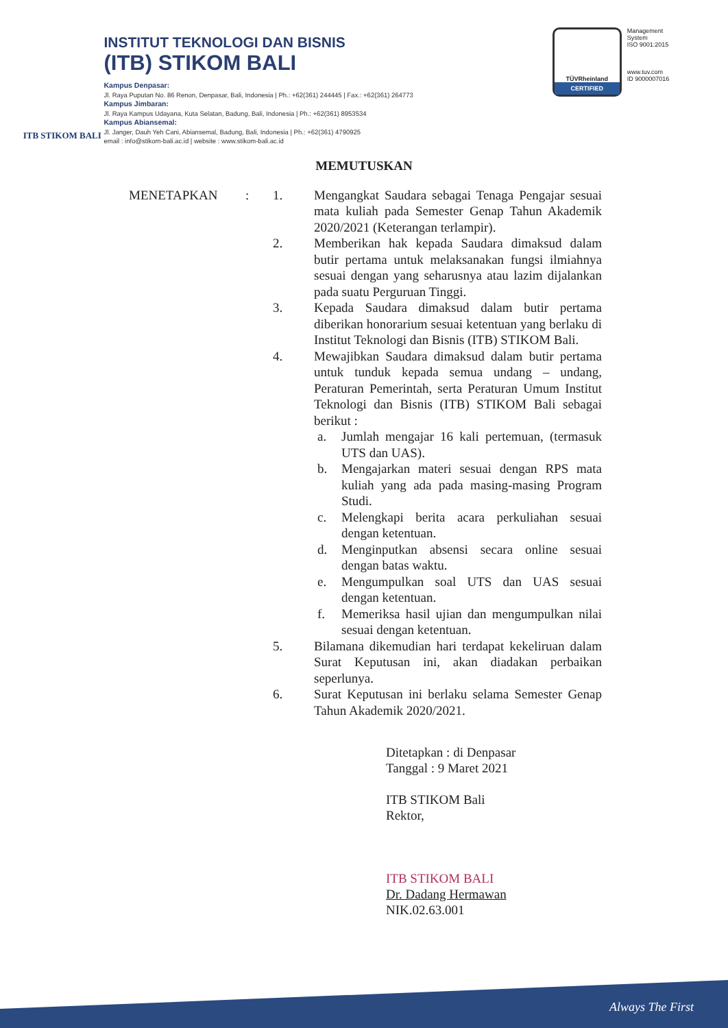ITB STIKOM BALI
INSTITUT TEKNOLOGI DAN BISNIS
(ITB) STIKOM BALI
Kampus Denpasar:
Jl. Raya Puputan No. 86 Renon, Denpasar, Bali, Indonesia | Ph.: +62(361) 244445 | Fax.: +62(361) 264773
Kampus Jimbaran:
Jl. Raya Kampus Udayana, Kuta Selatan, Badung, Bali, Indonesia | Ph.: +62(361) 8953534
Kampus Abiansemal:
Jl. Janger, Dauh Yeh Cani, Abiansemal, Badung, Bali, Indonesia | Ph.: +62(361) 4790925
email : info@stikom-bali.ac.id | website : www.stikom-bali.ac.id
TÜVRheinland
CERTIFIED
Management
System
ISO 9001:2015
www.tuv.com
ID 9000007016
MEMUTUSKAN
MENETAPKAN : 1. Mengangkat Saudara sebagai Tenaga Pengajar sesuai mata kuliah pada Semester Genap Tahun Akademik 2020/2021 (Keterangan terlampir).
2. Memberikan hak kepada Saudara dimaksud dalam butir pertama untuk melaksanakan fungsi ilmiahnya sesuai dengan yang seharusnya atau lazim dijalankan pada suatu Perguruan Tinggi.
3. Kepada Saudara dimaksud dalam butir pertama diberikan honorarium sesuai ketentuan yang berlaku di Institut Teknologi dan Bisnis (ITB) STIKOM Bali.
4. Mewajibkan Saudara dimaksud dalam butir pertama untuk tunduk kepada semua undang – undang, Peraturan Pemerintah, serta Peraturan Umum Institut Teknologi dan Bisnis (ITB) STIKOM Bali sebagai berikut :
a. Jumlah mengajar 16 kali pertemuan, (termasuk UTS dan UAS).
b. Mengajarkan materi sesuai dengan RPS mata kuliah yang ada pada masing-masing Program Studi.
c. Melengkapi berita acara perkuliahan sesuai dengan ketentuan.
d. Menginputkan absensi secara online sesuai dengan batas waktu.
e. Mengumpulkan soal UTS dan UAS sesuai dengan ketentuan.
f. Memeriksa hasil ujian dan mengumpulkan nilai sesuai dengan ketentuan.
5. Bilamana dikemudian hari terdapat kekeliruan dalam Surat Keputusan ini, akan diadakan perbaikan seperlunya.
6. Surat Keputusan ini berlaku selama Semester Genap Tahun Akademik 2020/2021.
Ditetapkan : di Denpasar
Tanggal : 9 Maret 2021
ITB STIKOM Bali
Rektor,
ITB STIKOM BALI
Dr. Dadang Hermawan
NIK.02.63.001
Always The First